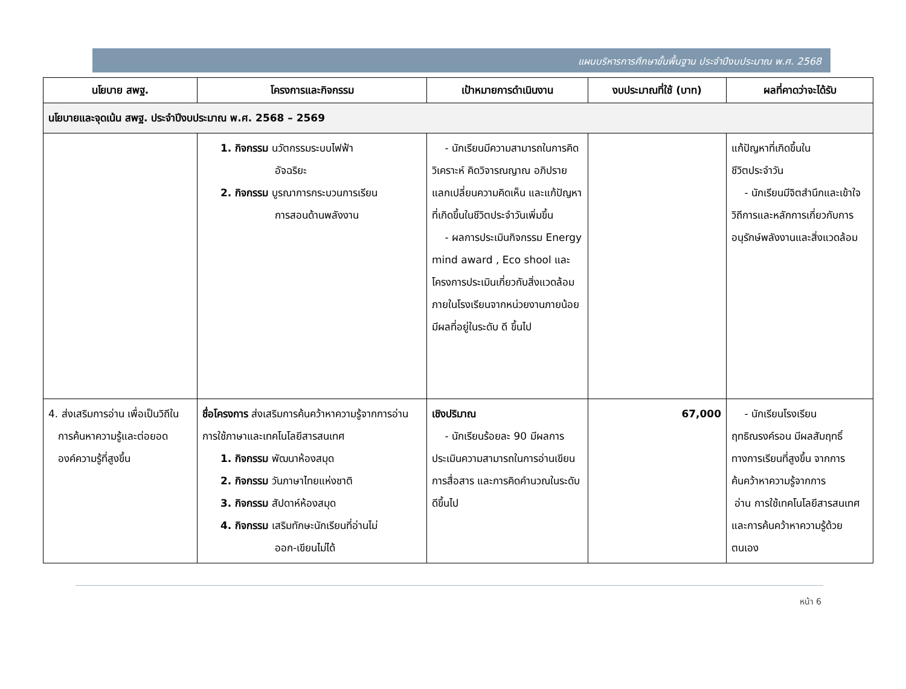แผนบริหารการศึกษาขั้นพื้นฐาน ประจำปีงบประมาณ พ.ศ. 2568
| นโยบาย สพฐ. | โครงการและกิจกรรม | เป้าหมายการดำเนินงาน | งบประมาณที่ใช้ (บาท) | ผลที่คาดว่าจะได้รับ |
| --- | --- | --- | --- | --- |
| นโยบายและจุดเน้น สพฐ. ประจำปีงบประมาณ พ.ศ. 2568 – 2569 | | | | |
| | 1. กิจกรรม นวัตกรรมระบบไฟฟ้า อัจฉริยะ 2. กิจกรรม บูรณาการกระบวนการเรียน การสอนด้านพลังงาน | - นักเรียนมีความสามารถในการคิดวิเคราะห์ คิดวิจารณญาณ อภิปราย แลกเปลี่ยนความคิดเห็น และแก้ปัญหาที่เกิดขึ้นในชีวิตประจำวันเพิ่มขึ้น - ผลการประเมินกิจกรรม Energy mind award , Eco shool และโครงการประเมินเกี่ยวกับสิ่งแวดล้อมภายในโรงเรียนจากหน่วยงานภายน้อยมีผลที่อยู่ในระดับ ดี ขึ้นไป | | แก้ปัญหาที่เกิดขึ้นใน ชีวิตประจำวัน - นักเรียนมีจิตสำนึกและเข้าใจวิถีการและหลักการเกี่ยวกับการอนุรักษ์พลังงานและสิ่งแวดล้อม |
| 4. ส่งเสริมการอ่าน เพื่อเป็นวิถีใน การค้นหาความรู้และต่อยอด องค์ความรู้ที่สูงขึ้น | ชื่อโครงการ ส่งเสริมการค้นคว้าหาความรู้จากการอ่านการใช้ภาษาและเทคโนโลยีสารสนเทศ 1. กิจกรรม พัฒนาห้องสมุด 2. กิจกรรม วันภาษาไทยแห่งชาติ 3. กิจกรรม สัปดาห์ห้องสมุด 4. กิจกรรม เสริมทักษะนักเรียนที่อ่านไม่ ออก-เขียนไม่ได้ | เชิงปริมาณ - นักเรียนร้อยละ 90 มีผลการประเมินความสามารถในการอ่านเขียน การสื่อสาร และการคิดคำนวณในระดับดีขึ้นไป | 67,000 | - นักเรียนโรงเรียนฤทธิณรงค์รอน มีผลสัมฤทธิ์ทางการเรียนที่สูงขึ้น จากการค้นคว้าหาความรู้จากการ อ่าน การใช้เทคโนโลยีสารสนเทศ และการค้นคว้าหาความรู้ด้วยตนเอง |
หน้า 6